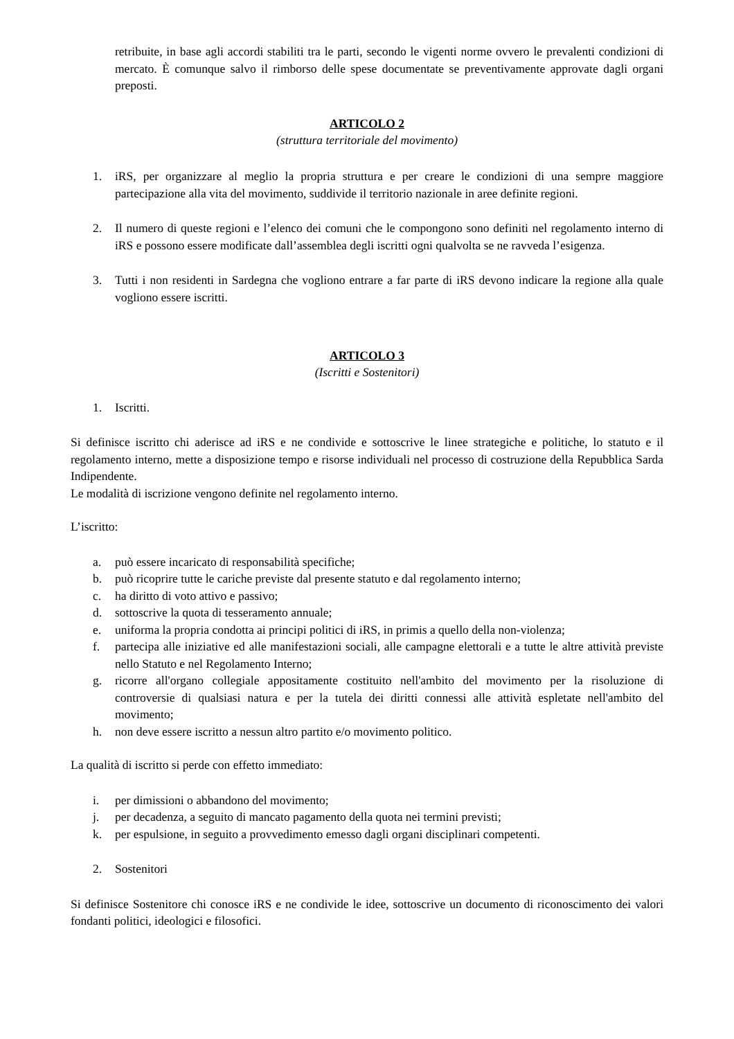retribuite, in base agli accordi stabiliti tra le parti, secondo le vigenti norme ovvero le prevalenti condizioni di mercato. È comunque salvo il rimborso delle spese documentate se preventivamente approvate dagli organi preposti.
ARTICOLO 2
(struttura territoriale del movimento)
1. iRS, per organizzare al meglio la propria struttura e per creare le condizioni di una sempre maggiore partecipazione alla vita del movimento, suddivide il territorio nazionale in aree definite regioni.
2. Il numero di queste regioni e l’elenco dei comuni che le compongono sono definiti nel regolamento interno di iRS e possono essere modificate dall’assemblea degli iscritti ogni qualvolta se ne ravveda l’esigenza.
3. Tutti i non residenti in Sardegna che vogliono entrare a far parte di iRS devono indicare la regione alla quale vogliono essere iscritti.
ARTICOLO 3
(Iscritti e Sostenitori)
1. Iscritti.
Si definisce iscritto chi aderisce ad iRS e ne condivide e sottoscrive le linee strategiche e politiche, lo statuto e il regolamento interno, mette a disposizione tempo e risorse individuali nel processo di costruzione della Repubblica Sarda Indipendente.
Le modalità di iscrizione vengono definite nel regolamento interno.
L’iscritto:
a. può essere incaricato di responsabilità specifiche;
b. può ricoprire tutte le cariche previste dal presente statuto e dal regolamento interno;
c. ha diritto di voto attivo e passivo;
d. sottoscrive la quota di tesseramento annuale;
e. uniforma la propria condotta ai principi politici di iRS, in primis a quello della non-violenza;
f. partecipa alle iniziative ed alle manifestazioni sociali, alle campagne elettorali e a tutte le altre attività previste nello Statuto e nel Regolamento Interno;
g. ricorre all'organo collegiale appositamente costituito nell'ambito del movimento per la risoluzione di controversie di qualsiasi natura e per la tutela dei diritti connessi alle attività espletate nell'ambito del movimento;
h. non deve essere iscritto a nessun altro partito e/o movimento politico.
La qualità di iscritto si perde con effetto immediato:
i. per dimissioni o abbandono del movimento;
j. per decadenza, a seguito di mancato pagamento della quota nei termini previsti;
k. per espulsione, in seguito a provvedimento emesso dagli organi disciplinari competenti.
2. Sostenitori
Si definisce Sostenitore chi conosce iRS e ne condivide le idee, sottoscrive un documento di riconoscimento dei valori fondanti politici, ideologici e filosofici.